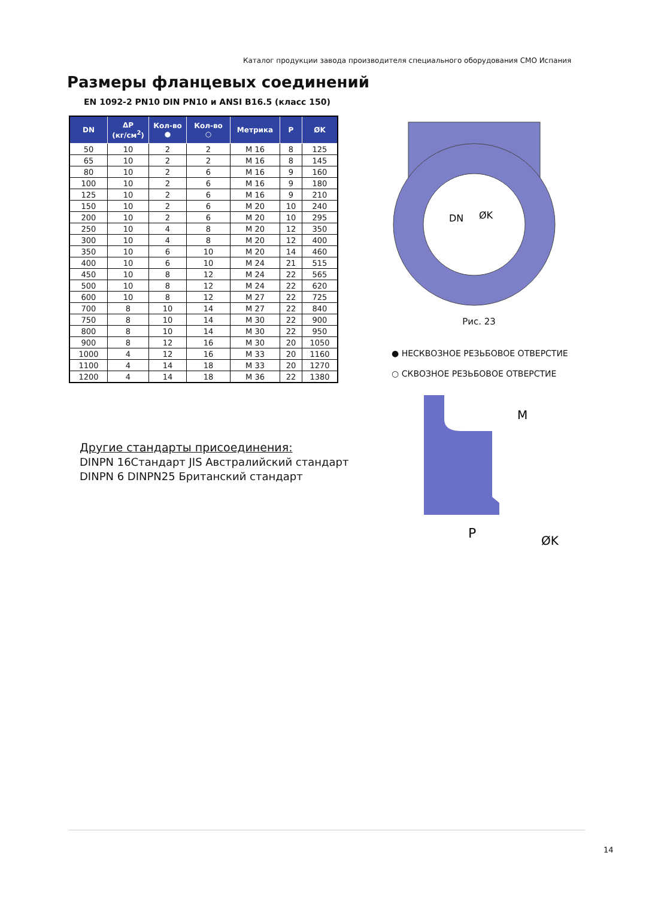Каталог продукции завода производителя специального оборудования СМО Испания
Размеры фланцевых соединений
EN 1092-2 PN10 DIN PN10 и ANSI B16.5 (класс 150)
| DN | ΔP (кг/см<sup>2</sup>) | Кол-во ● | Кол-во ○ | Метрика | P | ØK |
| --- | --- | --- | --- | --- | --- | --- |
| 50 | 10 | 2 | 2 | M 16 | 8 | 125 |
| 65 | 10 | 2 | 2 | M 16 | 8 | 145 |
| 80 | 10 | 2 | 6 | M 16 | 9 | 160 |
| 100 | 10 | 2 | 6 | M 16 | 9 | 180 |
| 125 | 10 | 2 | 6 | M 16 | 9 | 210 |
| 150 | 10 | 2 | 6 | M 20 | 10 | 240 |
| 200 | 10 | 2 | 6 | M 20 | 10 | 295 |
| 250 | 10 | 4 | 8 | M 20 | 12 | 350 |
| 300 | 10 | 4 | 8 | M 20 | 12 | 400 |
| 350 | 10 | 6 | 10 | M 20 | 14 | 460 |
| 400 | 10 | 6 | 10 | M 24 | 21 | 515 |
| 450 | 10 | 8 | 12 | M 24 | 22 | 565 |
| 500 | 10 | 8 | 12 | M 24 | 22 | 620 |
| 600 | 10 | 8 | 12 | M 27 | 22 | 725 |
| 700 | 8 | 10 | 14 | M 27 | 22 | 840 |
| 750 | 8 | 10 | 14 | M 30 | 22 | 900 |
| 800 | 8 | 10 | 14 | M 30 | 22 | 950 |
| 900 | 8 | 12 | 16 | M 30 | 20 | 1050 |
| 1000 | 4 | 12 | 16 | M 33 | 20 | 1160 |
| 1100 | 4 | 14 | 18 | M 33 | 20 | 1270 |
| 1200 | 4 | 14 | 18 | M 36 | 22 | 1380 |
Другие стандарты присоединения:
DINPN 16Стандарт JIS Австралийский стандарт
DINPN 6 DINPN25 Британский стандарт
DN
ØK
Рис. 23
● НЕСКВОЗНОЕ РЕЗЬБОВОЕ ОТВЕРСТИЕ
○ СКВОЗНОЕ РЕЗЬБОВОЕ ОТВЕРСТИЕ
M
P
ØK
14